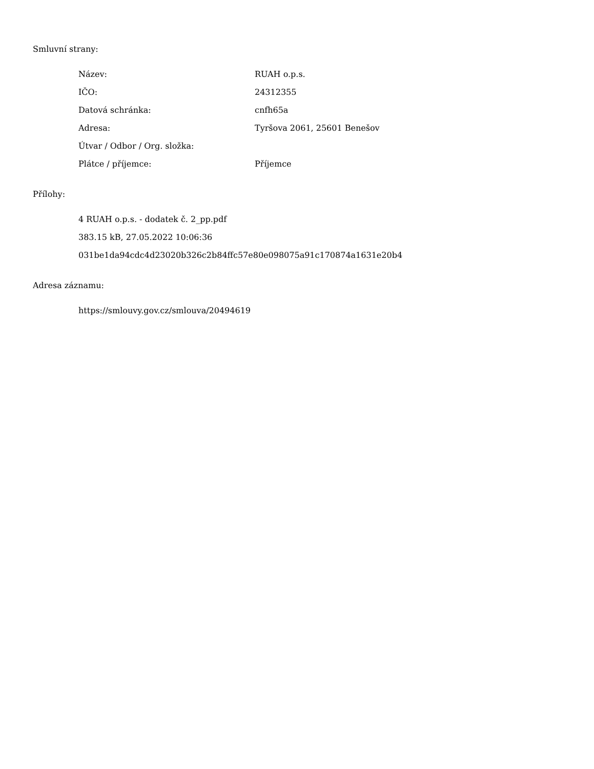Smluvní strany:
| Název: | RUAH o.p.s. |
| IČO: | 24312355 |
| Datová schránka: | cnfh65a |
| Adresa: | Tyršova 2061, 25601 Benešov |
| Útvar / Odbor / Org. složka: | |
| Plátce / příjemce: | Příjemce |
Přílohy:
4 RUAH o.p.s. - dodatek č. 2_pp.pdf
383.15 kB, 27.05.2022 10:06:36
031be1da94cdc4d23020b326c2b84ffc57e80e098075a91c170874a1631e20b4
Adresa záznamu:
https://smlouvy.gov.cz/smlouva/20494619